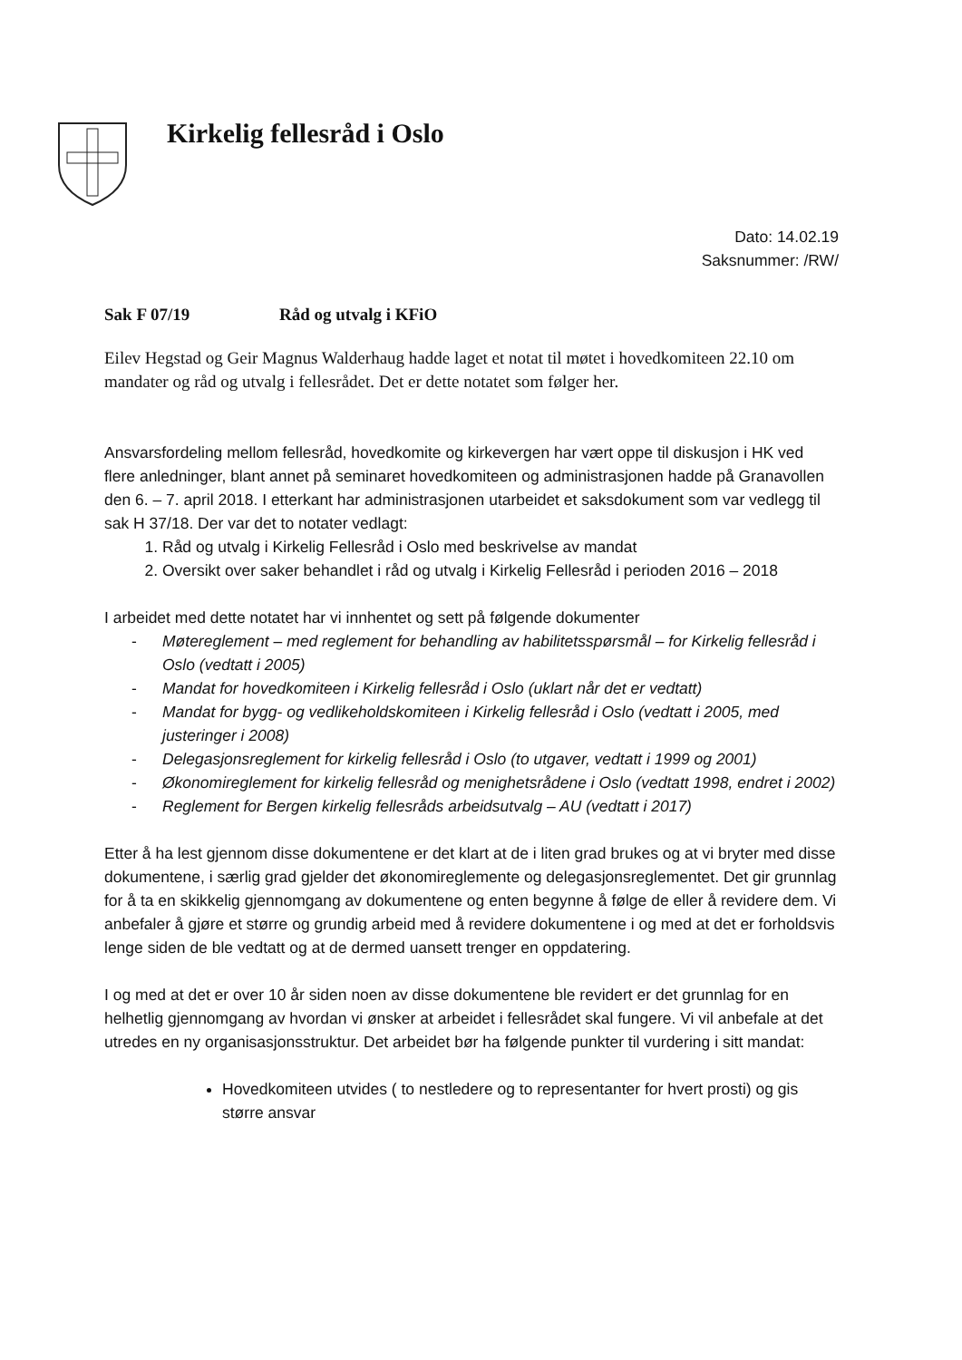Kirkelig fellesråd i Oslo
Dato: 14.02.19
Saksnummer: /RW/
Sak F 07/19 Råd og utvalg i KFiO
Eilev Hegstad og Geir Magnus Walderhaug hadde laget et notat til møtet i hovedkomiteen 22.10 om mandater og råd og utvalg i fellesrådet. Det er dette notatet som følger her.
Ansvarsfordeling mellom fellesråd, hovedkomite og kirkevergen har vært oppe til diskusjon i HK ved flere anledninger, blant annet på seminaret hovedkomiteen og administrasjonen hadde på Granavollen den 6. – 7. april 2018. I etterkant har administrasjonen utarbeidet et saksdokument som var vedlegg til sak H 37/18. Der var det to notater vedlagt:
1. Råd og utvalg i Kirkelig Fellesråd i Oslo med beskrivelse av mandat
2. Oversikt over saker behandlet i råd og utvalg i Kirkelig Fellesråd i perioden 2016 – 2018
I arbeidet med dette notatet har vi innhentet og sett på følgende dokumenter
- Møtereglement – med reglement for behandling av habilitetsspørsmål – for Kirkelig fellesråd i Oslo (vedtatt i 2005)
- Mandat for hovedkomiteen i Kirkelig fellesråd i Oslo (uklart når det er vedtatt)
- Mandat for bygg- og vedlikeholdskomiteen i Kirkelig fellesråd i Oslo (vedtatt i 2005, med justeringer i 2008)
- Delegasjonsreglement for kirkelig fellesråd i Oslo (to utgaver, vedtatt i 1999 og 2001)
- Økonomireglement for kirkelig fellesråd og menighetsrådene i Oslo (vedtatt 1998, endret i 2002)
- Reglement for Bergen kirkelig fellesråds arbeidsutvalg – AU (vedtatt i 2017)
Etter å ha lest gjennom disse dokumentene er det klart at de i liten grad brukes og at vi bryter med disse dokumentene, i særlig grad gjelder det økonomireglemente og delegasjonsreglementet. Det gir grunnlag for å ta en skikkelig gjennomgang av dokumentene og enten begynne å følge de eller å revidere dem. Vi anbefaler å gjøre et større og grundig arbeid med å revidere dokumentene i og med at det er forholdsvis lenge siden de ble vedtatt og at de dermed uansett trenger en oppdatering.
I og med at det er over 10 år siden noen av disse dokumentene ble revidert er det grunnlag for en helhetlig gjennomgang av hvordan vi ønsker at arbeidet i fellesrådet skal fungere. Vi vil anbefale at det utredes en ny organisasjonsstruktur. Det arbeidet bør ha følgende punkter til vurdering i sitt mandat:
Hovedkomiteen utvides ( to nestledere og to representanter for hvert prosti) og gis større ansvar